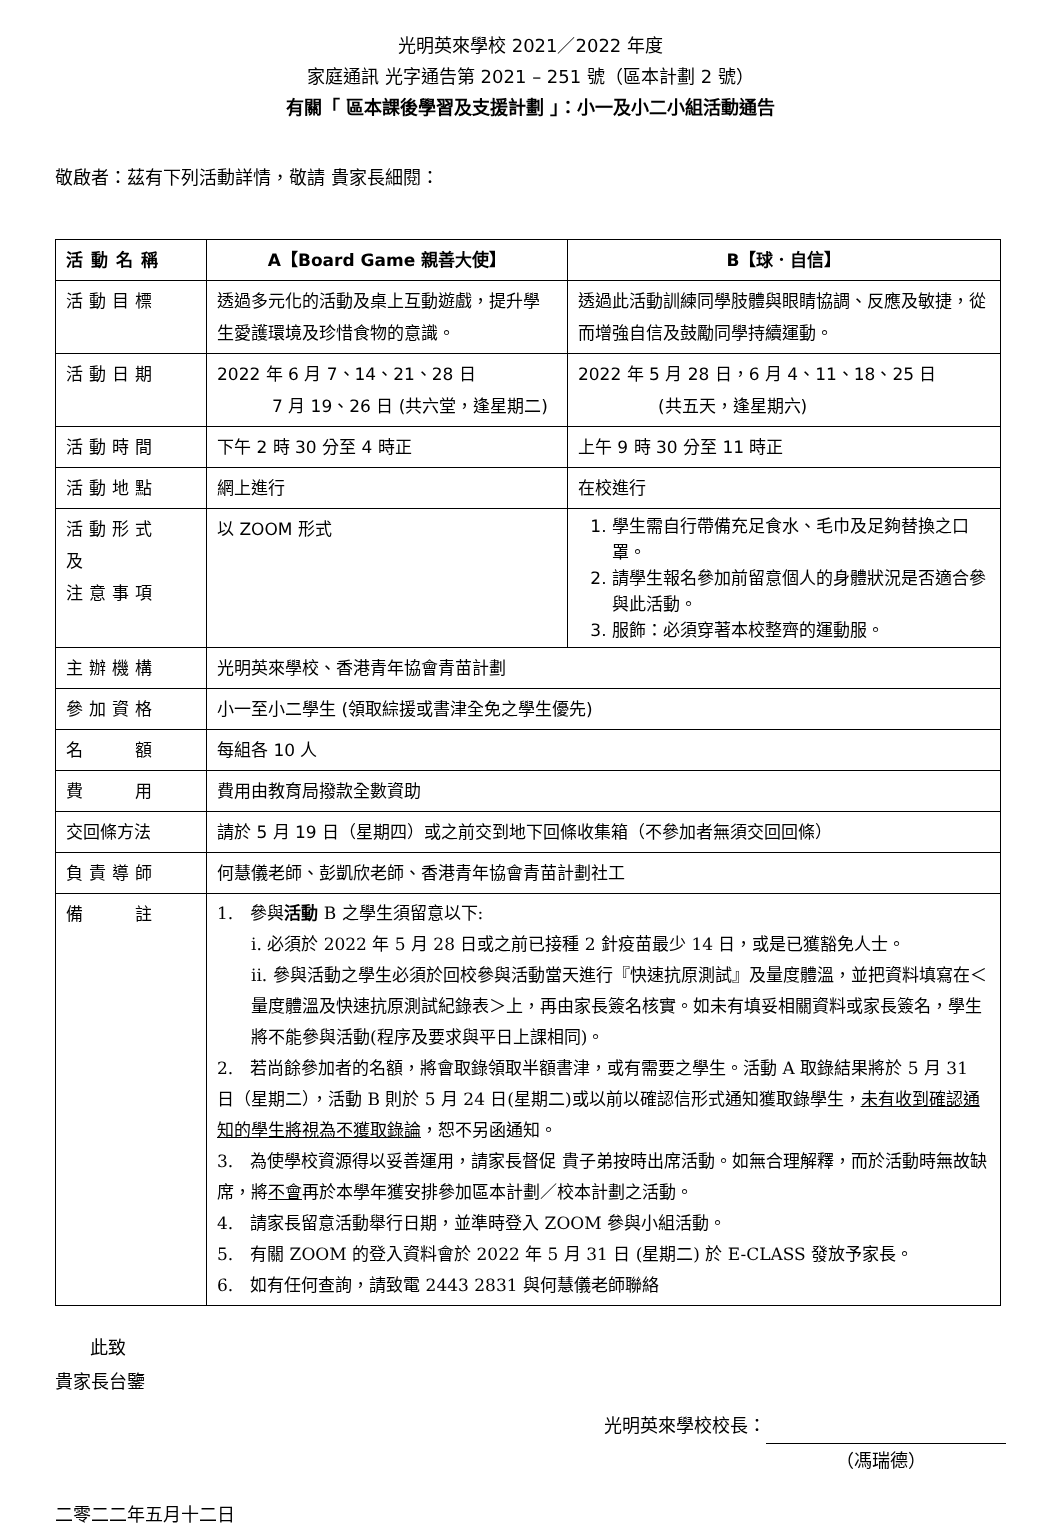光明英來學校 2021／2022 年度
家庭通訊 光字通告第 2021 – 251 號（區本計劃 2 號）
有關「 區本課後學習及支援計劃 」：小一及小二小組活動通告
敬啟者：茲有下列活動詳情，敬請 貴家長細閱：
| 活動名稱 | A【Board Game 親善大使】 | B【球．自信】 |
| --- | --- | --- |
| 活動目標 | 透過多元化的活動及桌上互動遊戲，提升學生愛護環境及珍惜食物的意識。 | 透過此活動訓練同學肢體與眼睛協調、反應及敏捷，從而增強自信及鼓勵同學持續運動。 |
| 活動日期 | 2022 年 6 月 7、14、21、28 日 7 月 19、26 日 (共六堂，逢星期二) | 2022 年 5 月 28 日，6 月 4、11、18、25 日 (共五天，逢星期六) |
| 活動時間 | 下午 2 時 30 分至 4 時正 | 上午 9 時 30 分至 11 時正 |
| 活動地點 | 網上進行 | 在校進行 |
| 活動形式 及 注意事項 | 以 ZOOM 形式 | 1. 學生需自行帶備充足食水、毛巾及足夠替換之口罩。 2. 請學生報名參加前留意個人的身體狀況是否適合參與此活動。 3. 服飾：必須穿著本校整齊的運動服。 |
| 主辦機構 | 光明英來學校、香港青年協會青苗計劃 | |
| 參加資格 | 小一至小二學生 (領取綜援或書津全免之學生優先) | |
| 名 額 | 每組各 10 人 | |
| 費 用 | 費用由教育局撥款全數資助 | |
| 交回條方法 | 請於 5 月 19 日（星期四）或之前交到地下回條收集箱（不參加者無須交回回條） | |
| 負責導師 | 何慧儀老師、彭凱欣老師、香港青年協會青苗計劃社工 | |
| 備 註 | 1. 參與 活動 B 之學生須留意以下: i. 必須於 2022 年 5 月 28 日或之前已接種 2 針疫苗最少 14 日，或是已獲豁免人士。 ii. 參與活動之學生必須於回校參與活動當天進行『快速抗原測試』及量度體溫，並把資料填寫在＜量度體溫及快速抗原測試紀錄表＞上，再由家長簽名核實。如未有填妥相關資料或家長簽名，學生將不能參與活動(程序及要求與平日上課相同)。 2. 若尚餘參加者的名額，將會取錄領取半額書津，或有需要之學生。活動 A 取錄結果將於 5 月 31 日（星期二），活動 B 則於 5 月 24 日(星期二)或以前以確認信形式通知獲取錄學生， 未有收到確認通知的學生將視為不獲取錄論 ，恕不另函通知。 3. 為使學校資源得以妥善運用，請家長督促 貴子弟按時出席活動。如無合理解釋，而於活動時無故缺席，將 不會 再於本學年獲安排參加區本計劃／校本計劃之活動。 4. 請家長留意活動舉行日期，並準時登入 ZOOM 參與小組活動。 5. 有關 ZOOM 的登入資料會於 2022 年 5 月 31 日 (星期二) 於 E-CLASS 發放予家長。 6. 如有任何查詢，請致電 2443 2831 與何慧儀老師聯絡 | |
此致
貴家長台鑒
光明英來學校校長：
（馮瑞德）
二零二二年五月十二日